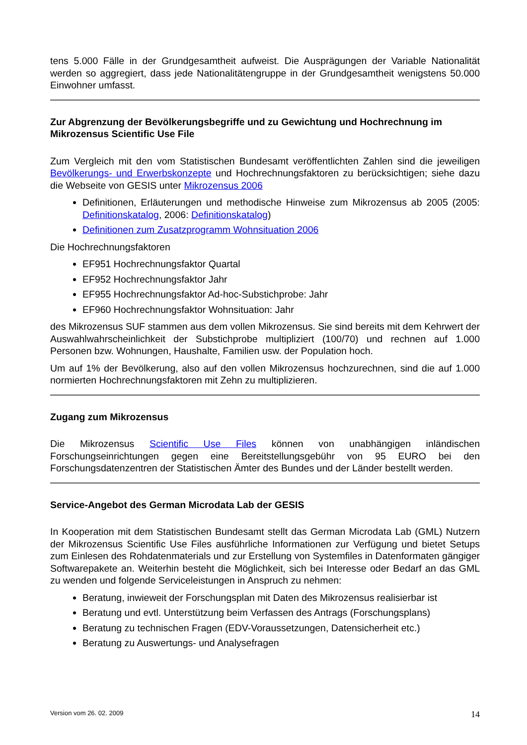tens 5.000 Fälle in der Grundgesamtheit aufweist. Die Ausprägungen der Variable Nationalität werden so aggregiert, dass jede Nationalitätengruppe in der Grundgesamtheit wenigstens 50.000 Einwohner umfasst.
Zur Abgrenzung der Bevölkerungsbegriffe und zu Gewichtung und Hochrechnung im Mikrozensus Scientific Use File
Zum Vergleich mit den vom Statistischen Bundesamt veröffentlichten Zahlen sind die jeweiligen Bevölkerungs- und Erwerbskonzepte und Hochrechnungsfaktoren zu berücksichtigen; siehe dazu die Webseite von GESIS unter Mikrozensus 2006
Definitionen, Erläuterungen und methodische Hinweise zum Mikrozensus ab 2005 (2005: Definitionskatalog, 2006: Definitionskatalog)
Definitionen zum Zusatzprogramm Wohnsituation 2006
Die Hochrechnungsfaktoren
EF951 Hochrechnungsfaktor Quartal
EF952 Hochrechnungsfaktor Jahr
EF955 Hochrechnungsfaktor Ad-hoc-Substichprobe: Jahr
EF960 Hochrechnungsfaktor Wohnsituation: Jahr
des Mikrozensus SUF stammen aus dem vollen Mikrozensus. Sie sind bereits mit dem Kehrwert der Auswahlwahrscheinlichkeit der Substichprobe multipliziert (100/70) und rechnen auf 1.000 Personen bzw. Wohnungen, Haushalte, Familien usw. der Population hoch.
Um auf 1% der Bevölkerung, also auf den vollen Mikrozensus hochzurechnen, sind die auf 1.000 normierten Hochrechnungsfaktoren mit Zehn zu multiplizieren.
Zugang zum Mikrozensus
Die Mikrozensus Scientific Use Files können von unabhängigen inländischen Forschungseinrichtungen gegen eine Bereitstellungsgebühr von 95 EURO bei den Forschungsdatenzentren der Statistischen Ämter des Bundes und der Länder bestellt werden.
Service-Angebot des German Microdata Lab der GESIS
In Kooperation mit dem Statistischen Bundesamt stellt das German Microdata Lab (GML) Nutzern der Mikrozensus Scientific Use Files ausführliche Informationen zur Verfügung und bietet Setups zum Einlesen des Rohdatenmaterials und zur Erstellung von Systemfiles in Datenformaten gängiger Softwarepakete an. Weiterhin besteht die Möglichkeit, sich bei Interesse oder Bedarf an das GML zu wenden und folgende Serviceleistungen in Anspruch zu nehmen:
Beratung, inwieweit der Forschungsplan mit Daten des Mikrozensus realisierbar ist
Beratung und evtl. Unterstützung beim Verfassen des Antrags (Forschungsplans)
Beratung zu technischen Fragen (EDV-Voraussetzungen, Datensicherheit etc.)
Beratung zu Auswertungs- und Analysefragen
Version vom 26. 02. 2009 14